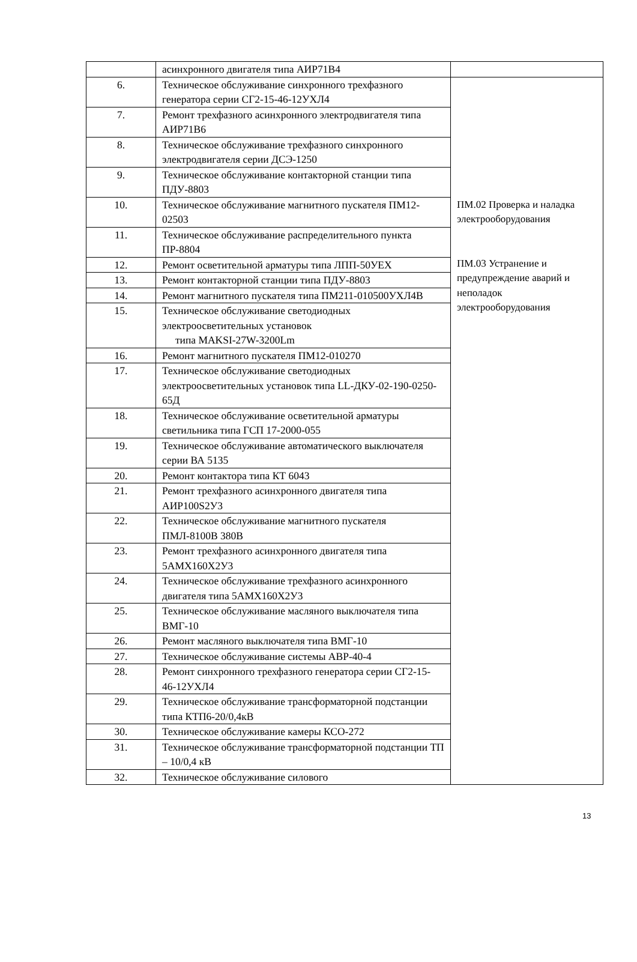| | асинхронного двигателя типа АИР71В4 | |
| 6. | Техническое обслуживание синхронного трехфазного генератора серии СГ2-15-46-12УХЛ4 | ПМ.02 Проверка и наладка электрооборудования ПМ.03 Устранение и предупреждение аварий и неполадок электрооборудования |
| 7. | Ремонт трехфазного асинхронного электродвигателя типа АИР71В6 | |
| 8. | Техническое обслуживание трехфазного синхронного электродвигателя серии ДСЭ-1250 | |
| 9. | Техническое обслуживание контакторной станции типа ПДУ-8803 | |
| 10. | Техническое обслуживание магнитного пускателя ПМ12-02503 | |
| 11. | Техническое обслуживание распределительного пункта ПР-8804 | |
| 12. | Ремонт осветительной арматуры типа ЛПП-50УЕХ | |
| 13. | Ремонт контакторной станции типа ПДУ-8803 | |
| 14. | Ремонт магнитного пускателя типа ПМ211-010500УХЛ4В | |
| 15. | Техническое обслуживание светодиодных электроосветительных установок типа MAKSI-27W-3200Lm | |
| 16. | Ремонт магнитного пускателя ПМ12-010270 | |
| 17. | Техническое обслуживание светодиодных электроосветительных установок типа LL-ДКУ-02-190-0250-65Д | |
| 18. | Техническое обслуживание осветительной арматуры светильника типа ГСП 17-2000-055 | |
| 19. | Техническое обслуживание автоматического выключателя серии ВА 5135 | |
| 20. | Ремонт контактора типа КТ 6043 | |
| 21. | Ремонт трехфазного асинхронного двигателя типа АИР100S2У3 | |
| 22. | Техническое обслуживание магнитного пускателя ПМЛ-8100В 380В | |
| 23. | Ремонт трехфазного асинхронного двигателя типа 5АМХ160Х2У3 | |
| 24. | Техническое обслуживание трехфазного асинхронного двигателя типа 5АМХ160Х2У3 | |
| 25. | Техническое обслуживание масляного выключателя типа ВМГ-10 | |
| 26. | Ремонт масляного выключателя типа ВМГ-10 | |
| 27. | Техническое обслуживание системы АВР-40-4 | |
| 28. | Ремонт синхронного трехфазного генератора серии СГ2-15-46-12УХЛ4 | |
| 29. | Техническое обслуживание трансформаторной подстанции типа КТП6-20/0,4кВ | |
| 30. | Техническое обслуживание камеры КСО-272 | |
| 31. | Техническое обслуживание трансформаторной подстанции ТП – 10/0,4 кВ | |
| 32. | Техническое обслуживание силового | |
13